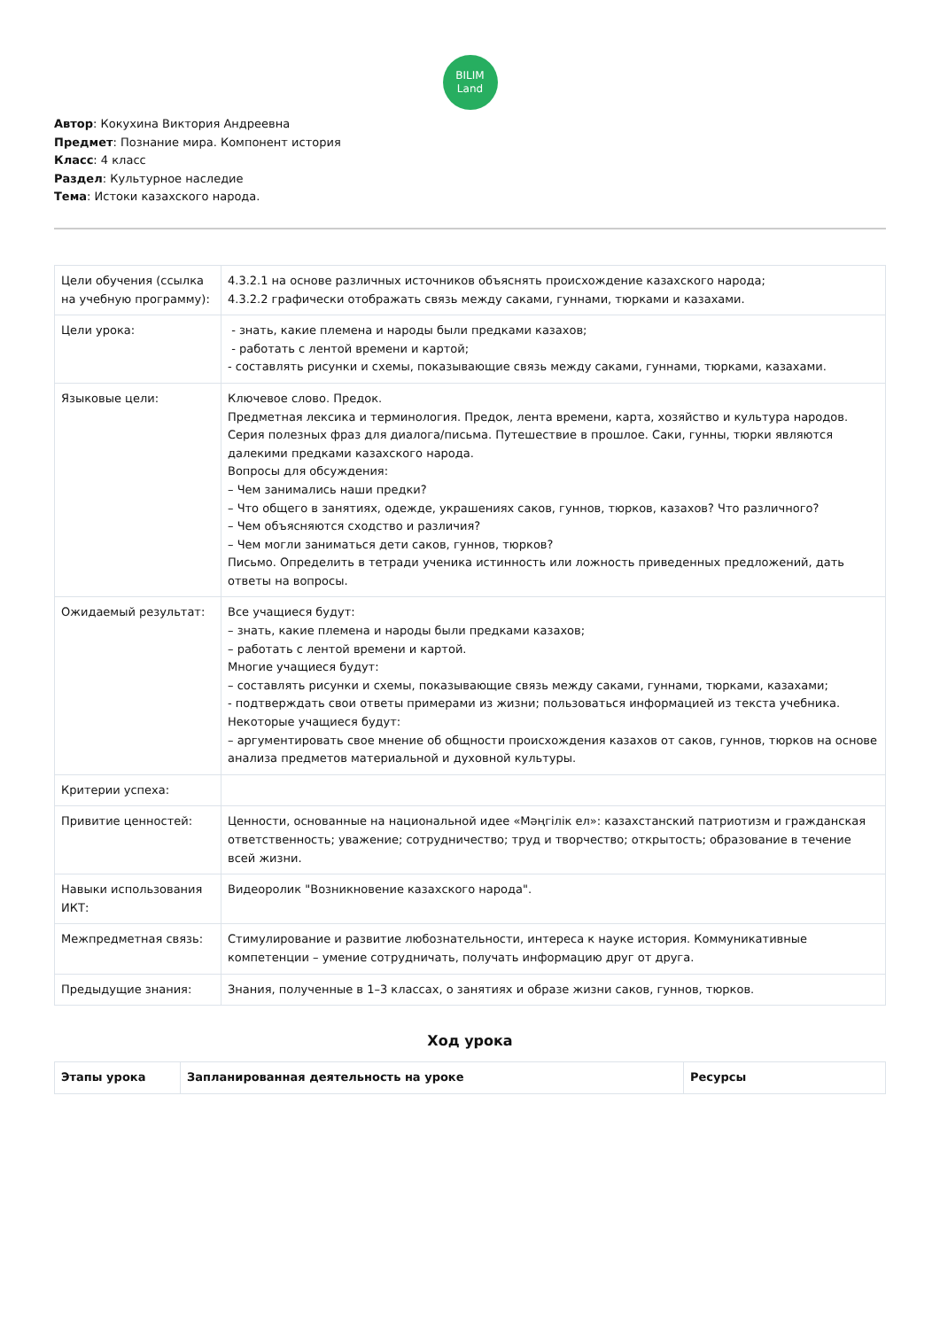BILIM
Land
Автор: Кокухина Виктория Андреевна
Предмет: Познание мира. Компонент история
Класс: 4 класс
Раздел: Культурное наследие
Тема: Истоки казахского народа.
| Цели обучения (ссылка на учебную программу): | 4.3.2.1 на основе различных источников объяснять происхождение казахского народа; 4.3.2.2 графически отображать связь между саками, гуннами, тюрками и казахами. |
| Цели урока: | - знать, какие племена и народы были предками казахов; - работать с лентой времени и картой; - составлять рисунки и схемы, показывающие связь между саками, гуннами, тюрками, казахами. |
| Языковые цели: | Ключевое слово. Предок. Предметная лексика и терминология. Предок, лента времени, карта, хозяйство и культура народов. Серия полезных фраз для диалога/письма. Путешествие в прошлое. Саки, гунны, тюрки являются далекими предками казахского народа. Вопросы для обсуждения: – Чем занимались наши предки? – Что общего в занятиях, одежде, украшениях саков, гуннов, тюрков, казахов? Что различного? – Чем объясняются сходство и различия? – Чем могли заниматься дети саков, гуннов, тюрков? Письмо. Определить в тетради ученика истинность или ложность приведенных предложений, дать ответы на вопросы. |
| Ожидаемый результат: | Все учащиеся будут: – знать, какие племена и народы были предками казахов; – работать с лентой времени и картой. Многие учащиеся будут: – составлять рисунки и схемы, показывающие связь между саками, гуннами, тюрками, казахами; - подтверждать свои ответы примерами из жизни; пользоваться информацией из текста учебника. Некоторые учащиеся будут: – аргументировать свое мнение об общности происхождения казахов от саков, гуннов, тюрков на основе анализа предметов материальной и духовной культуры. |
| Критерии успеха: | |
| Привитие ценностей: | Ценности, основанные на национальной идее «Мәңгілік ел»: казахстанский патриотизм и гражданская ответственность; уважение; сотрудничество; труд и творчество; открытость; образование в течение всей жизни. |
| Навыки использования ИКТ: | Видеоролик "Возникновение казахского народа". |
| Межпредметная связь: | Стимулирование и развитие любознательности, интереса к науке история. Коммуникативные компетенции – умение сотрудничать, получать информацию друг от друга. |
| Предыдущие знания: | Знания, полученные в 1–3 классах, о занятиях и образе жизни саков, гуннов, тюрков. |
Ход урока
| Этапы урока | Запланированная деятельность на уроке | Ресурсы |
| --- | --- | --- |